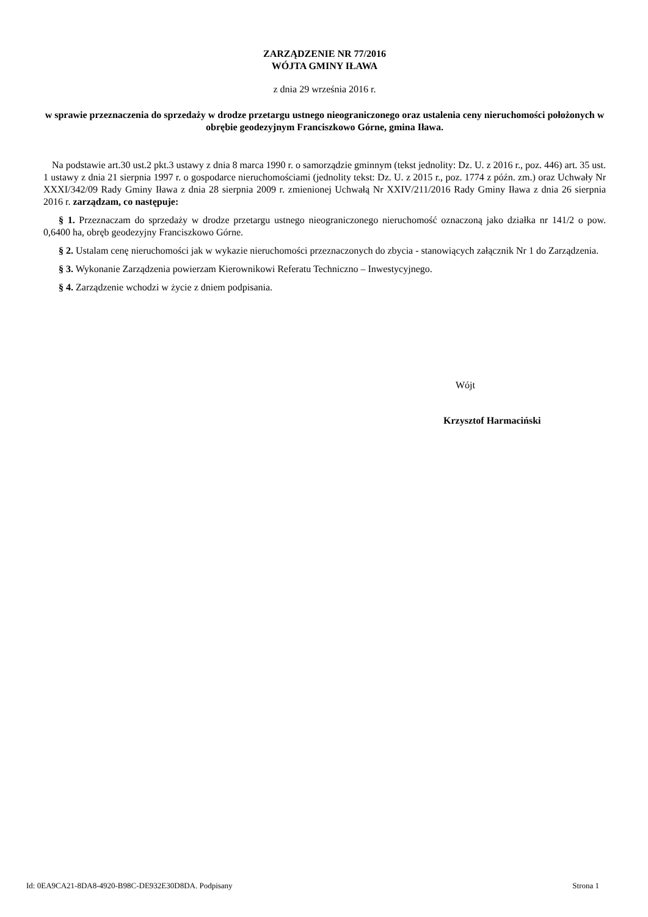ZARZĄDZENIE NR 77/2016
WÓJTA GMINY IŁAWA
z dnia 29 września 2016 r.
w sprawie przeznaczenia do sprzedaży w drodze przetargu ustnego nieograniczonego oraz ustalenia ceny nieruchomości położonych w obrębie geodezyjnym Franciszkowo Górne, gmina Iława.
Na podstawie art.30 ust.2 pkt.3 ustawy z dnia 8 marca 1990 r. o samorządzie gminnym (tekst jednolity: Dz. U. z 2016 r., poz. 446) art. 35 ust. 1 ustawy z dnia 21 sierpnia 1997 r. o gospodarce nieruchomościami (jednolity tekst: Dz. U. z 2015 r., poz. 1774 z późn. zm.) oraz Uchwały Nr XXXI/342/09 Rady Gminy Iława z dnia 28 sierpnia 2009 r. zmienionej Uchwałą Nr XXIV/211/2016 Rady Gminy Iława z dnia 26 sierpnia 2016 r. zarządzam, co następuje:
§ 1. Przeznaczam do sprzedaży w drodze przetargu ustnego nieograniczonego nieruchomość oznaczoną jako działka nr 141/2 o pow. 0,6400 ha, obręb geodezyjny Franciszkowo Górne.
§ 2. Ustalam cenę nieruchomości jak w wykazie nieruchomości przeznaczonych do zbycia - stanowiących załącznik Nr 1 do Zarządzenia.
§ 3. Wykonanie Zarządzenia powierzam Kierownikowi Referatu Techniczno – Inwestycyjnego.
§ 4. Zarządzenie wchodzi w życie z dniem podpisania.
Wójt
Krzysztof Harmaciński
Id: 0EA9CA21-8DA8-4920-B98C-DE932E30D8DA. Podpisany Strona 1